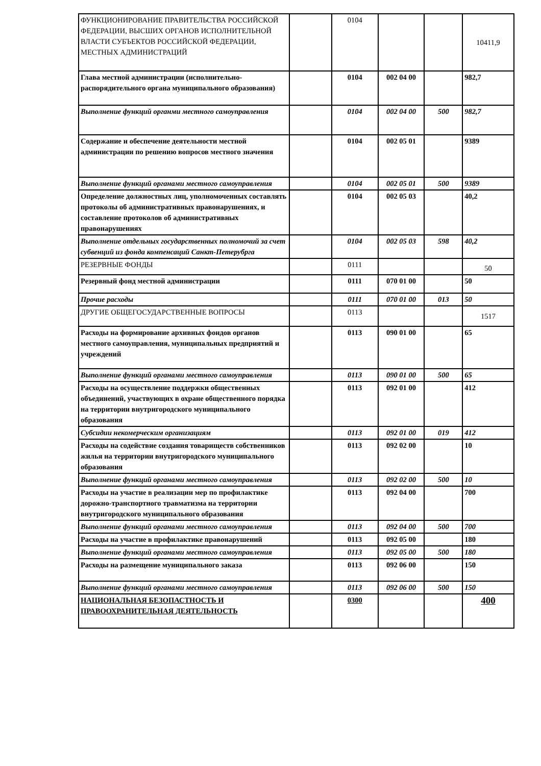| ФУНКЦИОНИРОВАНИЕ ПРАВИТЕЛЬСТВА РОССИЙСКОЙ ФЕДЕРАЦИИ, ВЫСШИХ ОРГАНОВ ИСПОЛНИТЕЛЬНОЙ ВЛАСТИ СУБЪЕКТОВ РОССИЙСКОЙ ФЕДЕРАЦИИ, МЕСТНЫХ АДМИНИСТРАЦИЙ | | 0104 | | | 10411,9 |
| Глава местной администрации (исполнительно-распорядительного органа муниципального образования) | | 0104 | 002 04 00 | | 982,7 |
| Выполнение функций органми местного самоуправления | | 0104 | 002 04 00 | 500 | 982,7 |
| Содержание и обеспечение деятельности местной администрации по решению вопросов местного значения | | 0104 | 002 05 01 | | 9389 |
| Выполнение функций органами местного самоуправления | | 0104 | 002 05 01 | 500 | 9389 |
| Определение должностных лиц, уполномоченных составлять протоколы об административных правонарушениях, и составление протоколов об административных правонарушениях | | 0104 | 002 05 03 | | 40,2 |
| Выполнение отдельных государственных полномочий за счет субвенций из фонда компенсаций Санкт-Петерубрга | | 0104 | 002 05 03 | 598 | 40,2 |
| РЕЗЕРВНЫЕ ФОНДЫ | | 0111 | | | 50 |
| Резервный фонд местной администрации | | 0111 | 070 01 00 | | 50 |
| Прочие расходы | | 0111 | 070 01 00 | 013 | 50 |
| ДРУГИЕ ОБЩЕГОСУДАРСТВЕННЫЕ ВОПРОСЫ | | 0113 | | | 1517 |
| Расходы на формирование архивных фондов органов местного самоуправления, муниципальных предприятий и учреждений | | 0113 | 090 01 00 | | 65 |
| Выполнение функций органами местного самоуправления | | 0113 | 090 01 00 | 500 | 65 |
| Расходы на осуществление поддержки общественных объединений, участвующих в охране общественного порядка на территории внутригородского муниципального образования | | 0113 | 092 01 00 | | 412 |
| Субсидии некомерческим организациям | | 0113 | 092 01 00 | 019 | 412 |
| Расходы на содействие создания товариществ собственников жилья на территории внутригородского муниципального образования | | 0113 | 092 02 00 | | 10 |
| Выполнение функций органами местного самоуправления | | 0113 | 092 02 00 | 500 | 10 |
| Расходы на участие в реализации мер по профилактике дорожно-транспортного травматизма на территории внутригородского муниципального образования | | 0113 | 092 04 00 | | 700 |
| Выполнение функций органами местного самоуправления | | 0113 | 092 04 00 | 500 | 700 |
| Расходы на участие в профилактике правонарушений | | 0113 | 092 05 00 | | 180 |
| Выполнение функций органами местного самоуправления | | 0113 | 092 05 00 | 500 | 180 |
| Расходы на размещение муниципального заказа | | 0113 | 092 06 00 | | 150 |
| Выполнение функций органами местного самоуправления | | 0113 | 092 06 00 | 500 | 150 |
| НАЦИОНАЛЬНАЯ БЕЗОПАСТНОСТЬ И ПРАВООХРАНИТЕЛЬНАЯ ДЕЯТЕЛЬНОСТЬ | | 0300 | | | 400 |